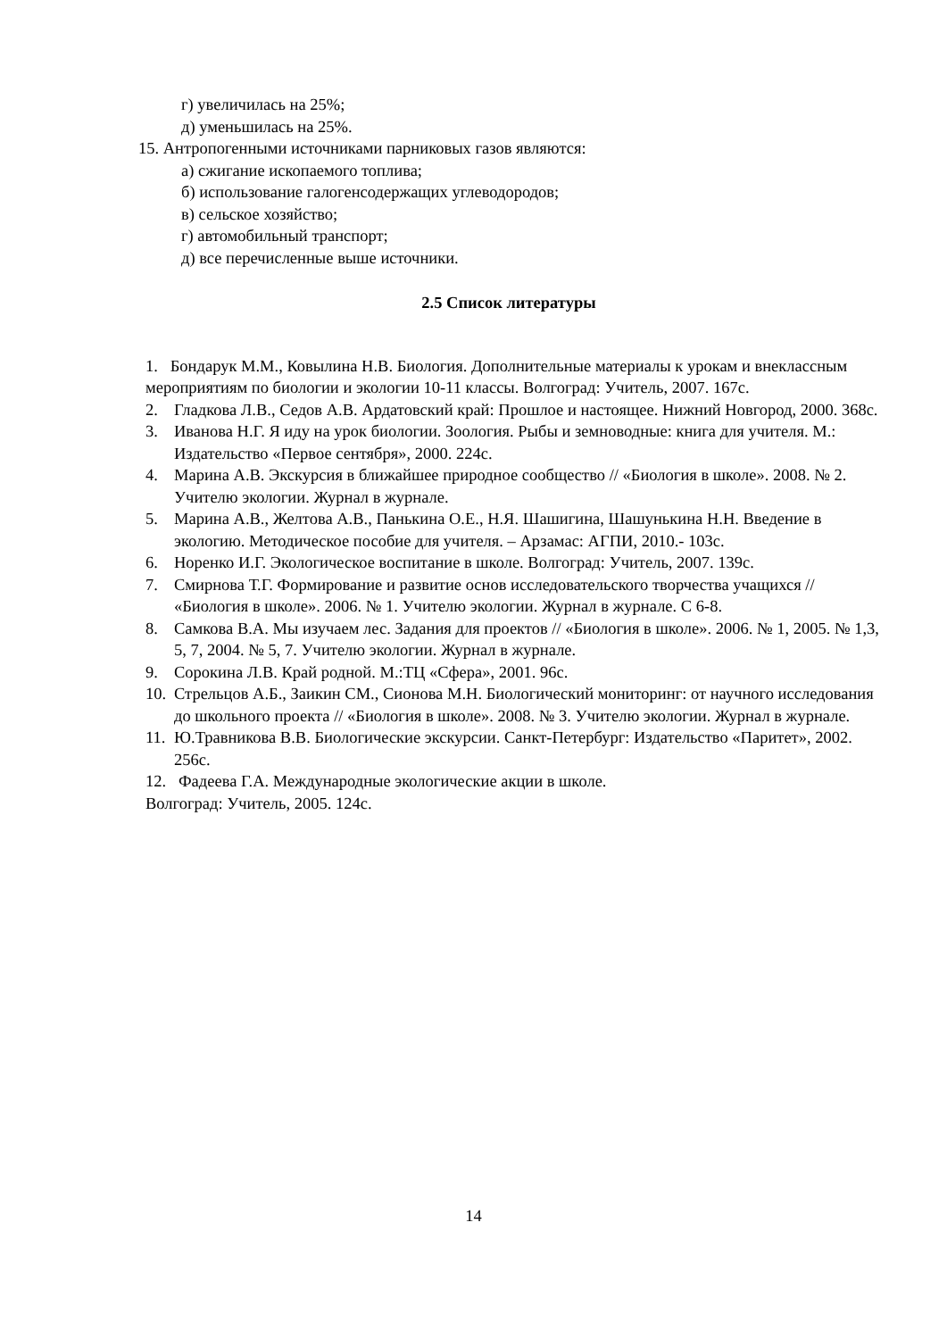г) увеличилась на 25%;
д) уменьшилась на 25%.
15. Антропогенными источниками парниковых газов являются:
а) сжигание ископаемого топлива;
б) использование галогенсодержащих углеводородов;
в) сельское хозяйство;
г) автомобильный транспорт;
д) все перечисленные выше источники.
2.5 Список литературы
1. Бондарук М.М., Ковылина Н.В. Биология. Дополнительные материалы к урокам и внеклассным мероприятиям по биологии и экологии 10-11 классы. Волгоград: Учитель, 2007. 167с.
2. Гладкова Л.В., Седов А.В. Ардатовский край: Прошлое и настоящее. Нижний Новгород, 2000. 368с.
3. Иванова Н.Г. Я иду на урок биологии. Зоология. Рыбы и земноводные: книга для учителя. М.: Издательство «Первое сентября», 2000. 224с.
4. Марина А.В. Экскурсия в ближайшее природное сообщество // «Биология в школе». 2008. № 2. Учителю экологии. Журнал в журнале.
5. Марина А.В., Желтова А.В., Панькина О.Е., Н.Я. Шашигина, Шашунькина Н.Н. Введение в экологию. Методическое пособие для учителя. – Арзамас: АГПИ, 2010.- 103с.
6. Норенко И.Г. Экологическое воспитание в школе. Волгоград: Учитель, 2007. 139с.
7. Смирнова Т.Г. Формирование и развитие основ исследовательского творчества учащихся // «Биология в школе». 2006. № 1. Учителю экологии. Журнал в журнале. С 6-8.
8. Самкова В.А. Мы изучаем лес. Задания для проектов // «Биология в школе». 2006. № 1, 2005. № 1,3, 5, 7, 2004. № 5, 7. Учителю экологии. Журнал в журнале.
9. Сорокина Л.В. Край родной. М.:ТЦ «Сфера», 2001. 96с.
10. Стрельцов А.Б., Заикин СМ., Сионова М.Н. Биологический мониторинг: от научного исследования до школьного проекта // «Биология в школе». 2008. № 3. Учителю экологии. Журнал в журнале.
11. Ю.Травникова В.В. Биологические экскурсии. Санкт-Петербург: Издательство «Паритет», 2002. 256с.
12. Фадеева Г.А. Международные экологические акции в школе. Волгоград: Учитель, 2005. 124с.
14